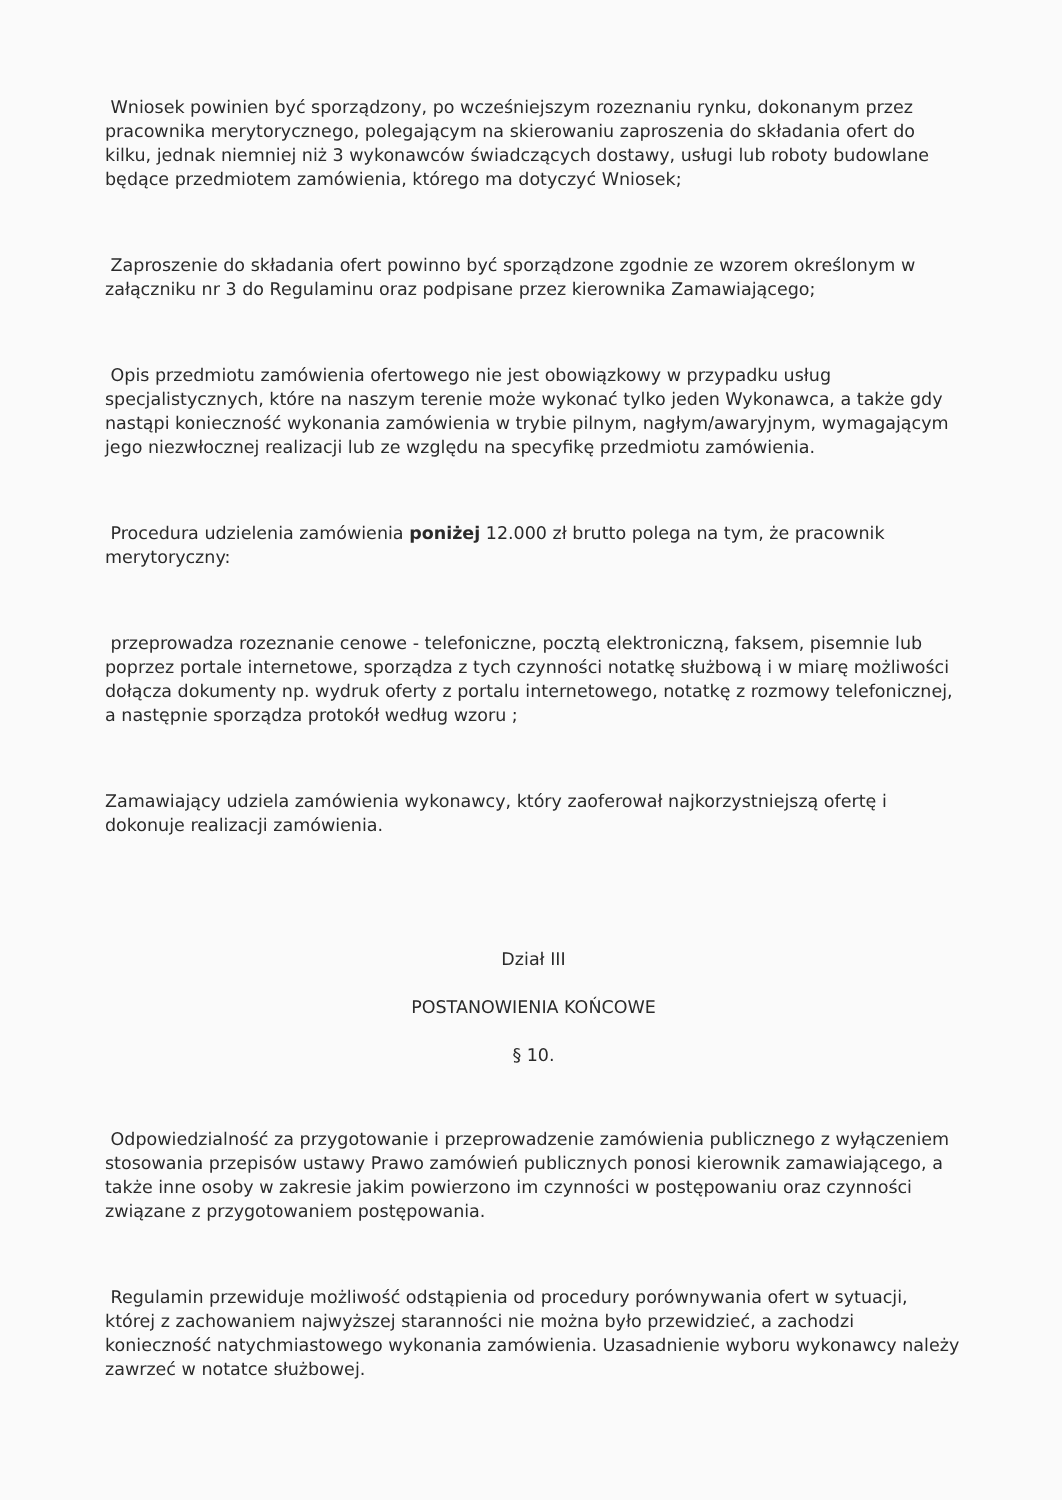Wniosek powinien być sporządzony, po wcześniejszym rozeznaniu rynku, dokonanym przez pracownika merytorycznego, polegającym na skierowaniu zaproszenia do składania ofert do kilku, jednak niemniej niż 3 wykonawców świadczących dostawy, usługi lub roboty budowlane będące przedmiotem zamówienia, którego ma dotyczyć Wniosek;
Zaproszenie do składania ofert powinno być sporządzone zgodnie ze wzorem określonym w załączniku nr 3 do Regulaminu oraz podpisane przez kierownika Zamawiającego;
Opis przedmiotu zamówienia ofertowego nie jest obowiązkowy w przypadku usług specjalistycznych, które na naszym terenie może wykonać tylko jeden Wykonawca, a także gdy nastąpi konieczność wykonania zamówienia w trybie pilnym, nagłym/awaryjnym, wymagającym jego niezwłocznej realizacji lub ze względu na specyfikę przedmiotu zamówienia.
Procedura udzielenia zamówienia poniżej 12.000 zł brutto polega na tym, że pracownik merytoryczny:
przeprowadza rozeznanie cenowe - telefoniczne, pocztą elektroniczną, faksem, pisemnie lub poprzez portale internetowe, sporządza z tych czynności notatkę służbową i w miarę możliwości dołącza dokumenty np. wydruk oferty z portalu internetowego, notatkę z rozmowy telefonicznej, a następnie sporządza protokół według wzoru ;
Zamawiający udziela zamówienia wykonawcy, który zaoferował najkorzystniejszą ofertę i dokonuje realizacji zamówienia.
Dział III
POSTANOWIENIA KOŃCOWE
§ 10.
Odpowiedzialność za przygotowanie i przeprowadzenie zamówienia publicznego z wyłączeniem stosowania przepisów ustawy Prawo zamówień publicznych ponosi kierownik zamawiającego, a także inne osoby w zakresie jakim powierzono im czynności w postępowaniu oraz czynności związane z przygotowaniem postępowania.
Regulamin przewiduje możliwość odstąpienia od procedury porównywania ofert w sytuacji, której z zachowaniem najwyższej staranności nie można było przewidzieć, a zachodzi konieczność natychmiastowego wykonania zamówienia. Uzasadnienie wyboru wykonawcy należy zawrzeć w notatce służbowej.